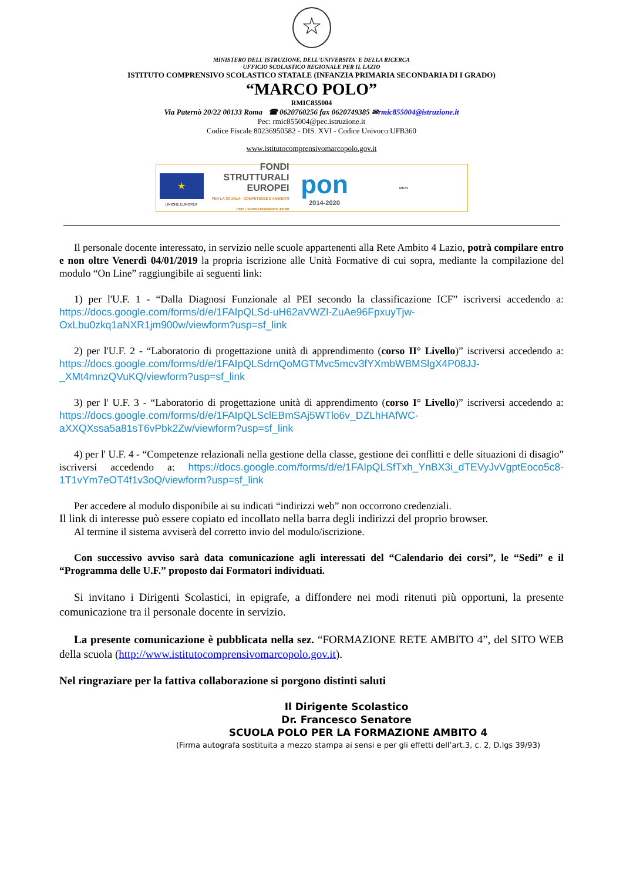☆
MINISTERO DELL'ISTRUZIONE, DELL'UNIVERSITA' E DELLA RICERCA
UFFICIO SCOLASTICO REGIONALE PER IL LAZIO
ISTITUTO COMPRENSIVO SCOLASTICO STATALE (INFANZIA PRIMARIA SECONDARIA DI I GRADO)
“MARCO POLO”
RMIC855004
Via Paternò 20/22 00133 Roma ☎ 0620760256 fax 0620749385 ✉rmic855004@istruzione.it
Pec: rmic855004@pec.istruzione.it
Codice Fiscale 80236950582 - DIS. XVI - Codice Univoco:UFB360
www.istitutocomprensivomarcopolo.gov.it
★
UNIONE EUROPEA
FONDI STRUTTURALI EUROPEI
PER LA SCUOLA - COMPETENZE E AMBIENTI PER L'APPRENDIMENTO-FESR
pon
2014-2020
MIUR
Il personale docente interessato, in servizio nelle scuole appartenenti alla Rete Ambito 4 Lazio, potrà compilare entro e non oltre Venerdì 04/01/2019 la propria iscrizione alle Unità Formative di cui sopra, mediante la compilazione del modulo “On Line” raggiungibile ai seguenti link:
1) per l'U.F. 1 - “Dalla Diagnosi Funzionale al PEI secondo la classificazione ICF” iscriversi accedendo a: https://docs.google.com/forms/d/e/1FAIpQLSd-uH62aVWZl-ZuAe96FpxuyTjw-OxLbu0zkq1aNXR1jm900w/viewform?usp=sf_link
2) per l'U.F. 2 - “Laboratorio di progettazione unità di apprendimento (corso II° Livello)” iscriversi accedendo a: https://docs.google.com/forms/d/e/1FAIpQLSdrnQoMGTMvc5mcv3fYXmbWBMSlgX4P08JJ-_XMt4mnzQVuKQ/viewform?usp=sf_link
3) per l' U.F. 3 - “Laboratorio di progettazione unità di apprendimento (corso I° Livello)” iscriversi accedendo a: https://docs.google.com/forms/d/e/1FAIpQLSclEBmSAj5WTlo6v_DZLhHAfWC-aXXQXssa5a81sT6vPbk2Zw/viewform?usp=sf_link
4) per l' U.F. 4 - “Competenze relazionali nella gestione della classe, gestione dei conflitti e delle situazioni di disagio” iscriversi accedendo a: https://docs.google.com/forms/d/e/1FAIpQLSfTxh_YnBX3i_dTEVyJvVgptEoco5c8-1T1vYm7eOT4f1v3oQ/viewform?usp=sf_link
Per accedere al modulo disponibile ai su indicati “indirizzi web” non occorrono credenziali.
Il link di interesse può essere copiato ed incollato nella barra degli indirizzi del proprio browser.
Al termine il sistema avviserà del corretto invio del modulo/iscrizione.
Con successivo avviso sarà data comunicazione agli interessati del “Calendario dei corsi”, le “Sedi” e il “Programma delle U.F.” proposto dai Formatori individuati.
Si invitano i Dirigenti Scolastici, in epigrafe, a diffondere nei modi ritenuti più opportuni, la presente comunicazione tra il personale docente in servizio.
La presente comunicazione è pubblicata nella sez. “FORMAZIONE RETE AMBITO 4”, del SITO WEB della scuola (http://www.istitutocomprensivomarcopolo.gov.it).
Nel ringraziare per la fattiva collaborazione si porgono distinti saluti
Il Dirigente Scolastico
Dr. Francesco Senatore
SCUOLA POLO PER LA FORMAZIONE AMBITO 4
(Firma autografa sostituita a mezzo stampa ai sensi e per gli effetti dell’art.3, c. 2, D.lgs 39/93)